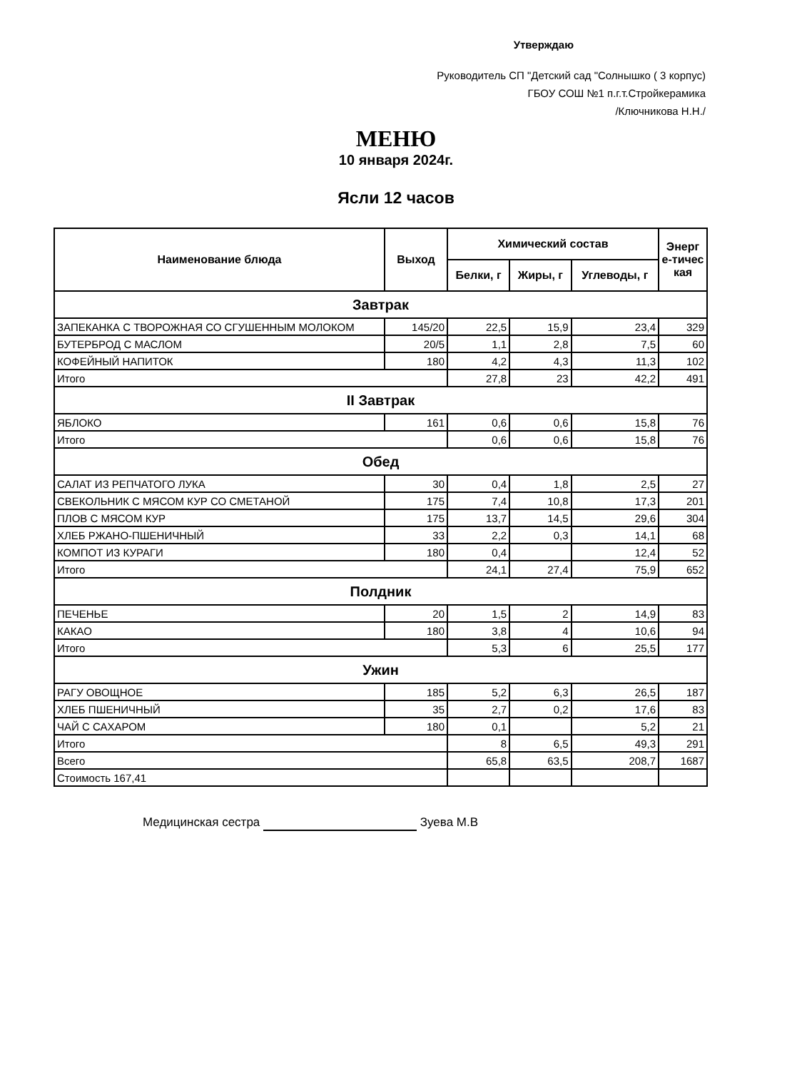Утверждаю
Руководитель СП "Детский сад "Солнышко ( 3 корпус)
ГБОУ СОШ №1 п.г.т.Стройкерамика
/Ключникова Н.Н./
МЕНЮ
10 января 2024г.
Ясли 12 часов
| Наименование блюда | Выход | Химический состав | | | Энерг е-тичес кая |
| --- | --- | --- | --- | --- | --- |
| | | Белки, г | Жиры, г | Углеводы, г | |
| Завтрак | | | | | |
| ЗАПЕКАНКА С ТВОРОЖНАЯ СО СГУШЕННЫМ МОЛОКОМ | 145/20 | 22,5 | 15,9 | 23,4 | 329 |
| БУТЕРБРОД С МАСЛОМ | 20/5 | 1,1 | 2,8 | 7,5 | 60 |
| КОФЕЙНЫЙ НАПИТОК | 180 | 4,2 | 4,3 | 11,3 | 102 |
| Итого | | 27,8 | 23 | 42,2 | 491 |
| II Завтрак | | | | | |
| ЯБЛОКО | 161 | 0,6 | 0,6 | 15,8 | 76 |
| Итого | | 0,6 | 0,6 | 15,8 | 76 |
| Обед | | | | | |
| САЛАТ ИЗ РЕПЧАТОГО ЛУКА | 30 | 0,4 | 1,8 | 2,5 | 27 |
| СВЕКОЛЬНИК С МЯСОМ КУР СО СМЕТАНОЙ | 175 | 7,4 | 10,8 | 17,3 | 201 |
| ПЛОВ С МЯСОМ КУР | 175 | 13,7 | 14,5 | 29,6 | 304 |
| ХЛЕБ РЖАНО-ПШЕНИЧНЫЙ | 33 | 2,2 | 0,3 | 14,1 | 68 |
| КОМПОТ ИЗ КУРАГИ | 180 | 0,4 | | 12,4 | 52 |
| Итого | | 24,1 | 27,4 | 75,9 | 652 |
| Полдник | | | | | |
| ПЕЧЕНЬЕ | 20 | 1,5 | 2 | 14,9 | 83 |
| КАКАО | 180 | 3,8 | 4 | 10,6 | 94 |
| Итого | | 5,3 | 6 | 25,5 | 177 |
| Ужин | | | | | |
| РАГУ ОВОЩНОЕ | 185 | 5,2 | 6,3 | 26,5 | 187 |
| ХЛЕБ ПШЕНИЧНЫЙ | 35 | 2,7 | 0,2 | 17,6 | 83 |
| ЧАЙ С САХАРОМ | 180 | 0,1 | | 5,2 | 21 |
| Итого | | 8 | 6,5 | 49,3 | 291 |
| Всего | | 65,8 | 63,5 | 208,7 | 1687 |
| Стоимость 167,41 | | | | | |
Медицинская сестра Зуева М.В